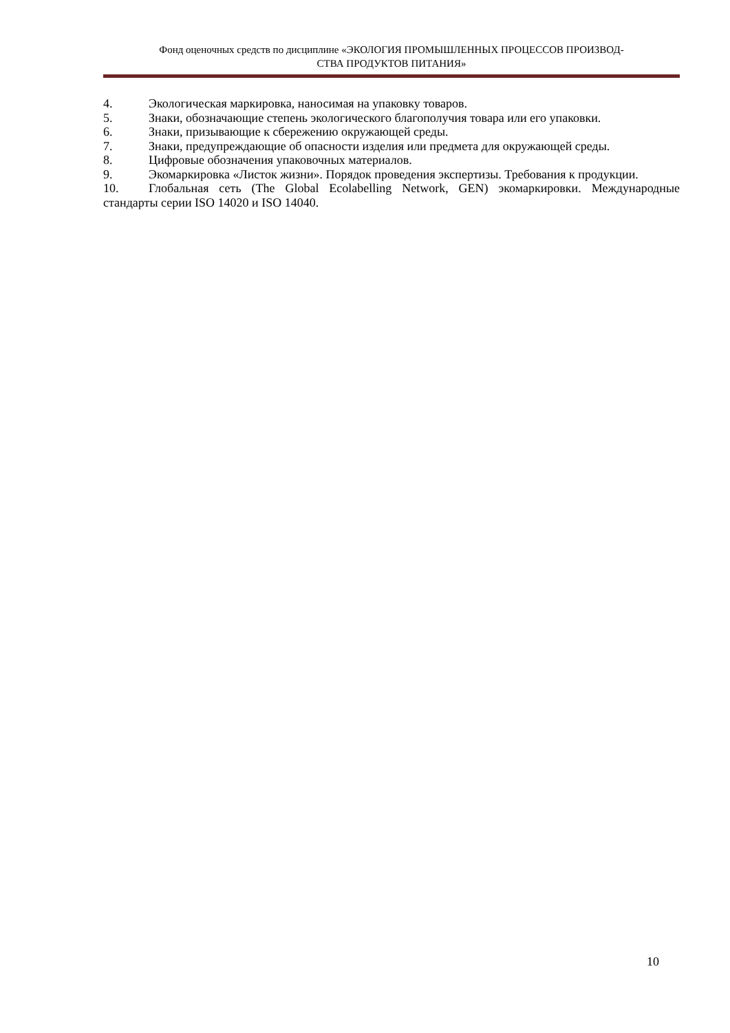Фонд оценочных средств по дисциплине «ЭКОЛОГИЯ ПРОМЫШЛЕННЫХ ПРОЦЕССОВ ПРОИЗВОД-
СТВА ПРОДУКТОВ ПИТАНИЯ»
4. Экологическая маркировка, наносимая на упаковку товаров.
5. Знаки, обозначающие степень экологического благополучия товара или его упаковки.
6. Знаки, призывающие к сбережению окружающей среды.
7. Знаки, предупреждающие об опасности изделия или предмета для окружающей среды.
8. Цифровые обозначения упаковочных материалов.
9. Экомаркировка «Листок жизни». Порядок проведения экспертизы. Требования к продукции.
10. Глобальная сеть (The Global Ecolabelling Network, GEN) экомаркировки. Международные стандарты серии ISO 14020 и ISO 14040.
10